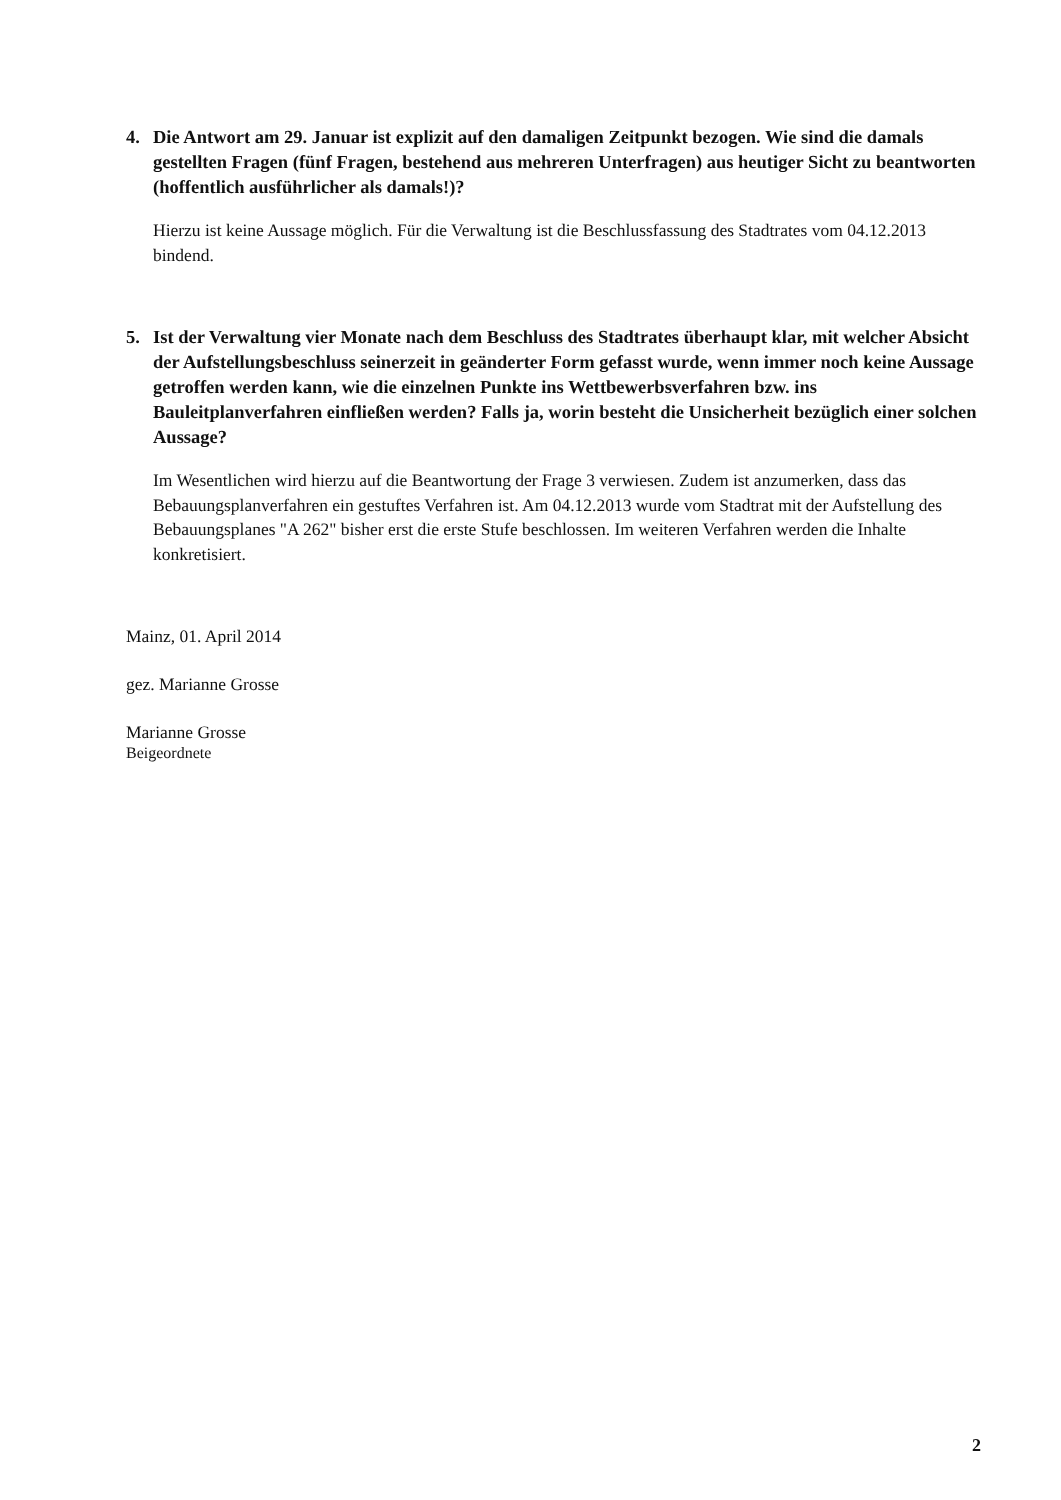4. Die Antwort am 29. Januar ist explizit auf den damaligen Zeitpunkt bezogen. Wie sind die damals gestellten Fragen (fünf Fragen, bestehend aus mehreren Unterfragen) aus heutiger Sicht zu beantworten (hoffentlich ausführlicher als damals!)?
Hierzu ist keine Aussage möglich. Für die Verwaltung ist die Beschlussfassung des Stadtrates vom 04.12.2013 bindend.
5. Ist der Verwaltung vier Monate nach dem Beschluss des Stadtrates überhaupt klar, mit welcher Absicht der Aufstellungsbeschluss seinerzeit in geänderter Form gefasst wurde, wenn immer noch keine Aussage getroffen werden kann, wie die einzelnen Punkte ins Wettbewerbsverfahren bzw. ins Bauleitplanverfahren einfließen werden? Falls ja, worin besteht die Unsicherheit bezüglich einer solchen Aussage?
Im Wesentlichen wird hierzu auf die Beantwortung der Frage 3 verwiesen. Zudem ist anzumerken, dass das Bebauungsplanverfahren ein gestuftes Verfahren ist. Am 04.12.2013 wurde vom Stadtrat mit der Aufstellung des Bebauungsplanes "A 262" bisher erst die erste Stufe beschlossen. Im weiteren Verfahren werden die Inhalte konkretisiert.
Mainz, 01. April 2014
gez. Marianne Grosse
Marianne Grosse
Beigeordnete
2